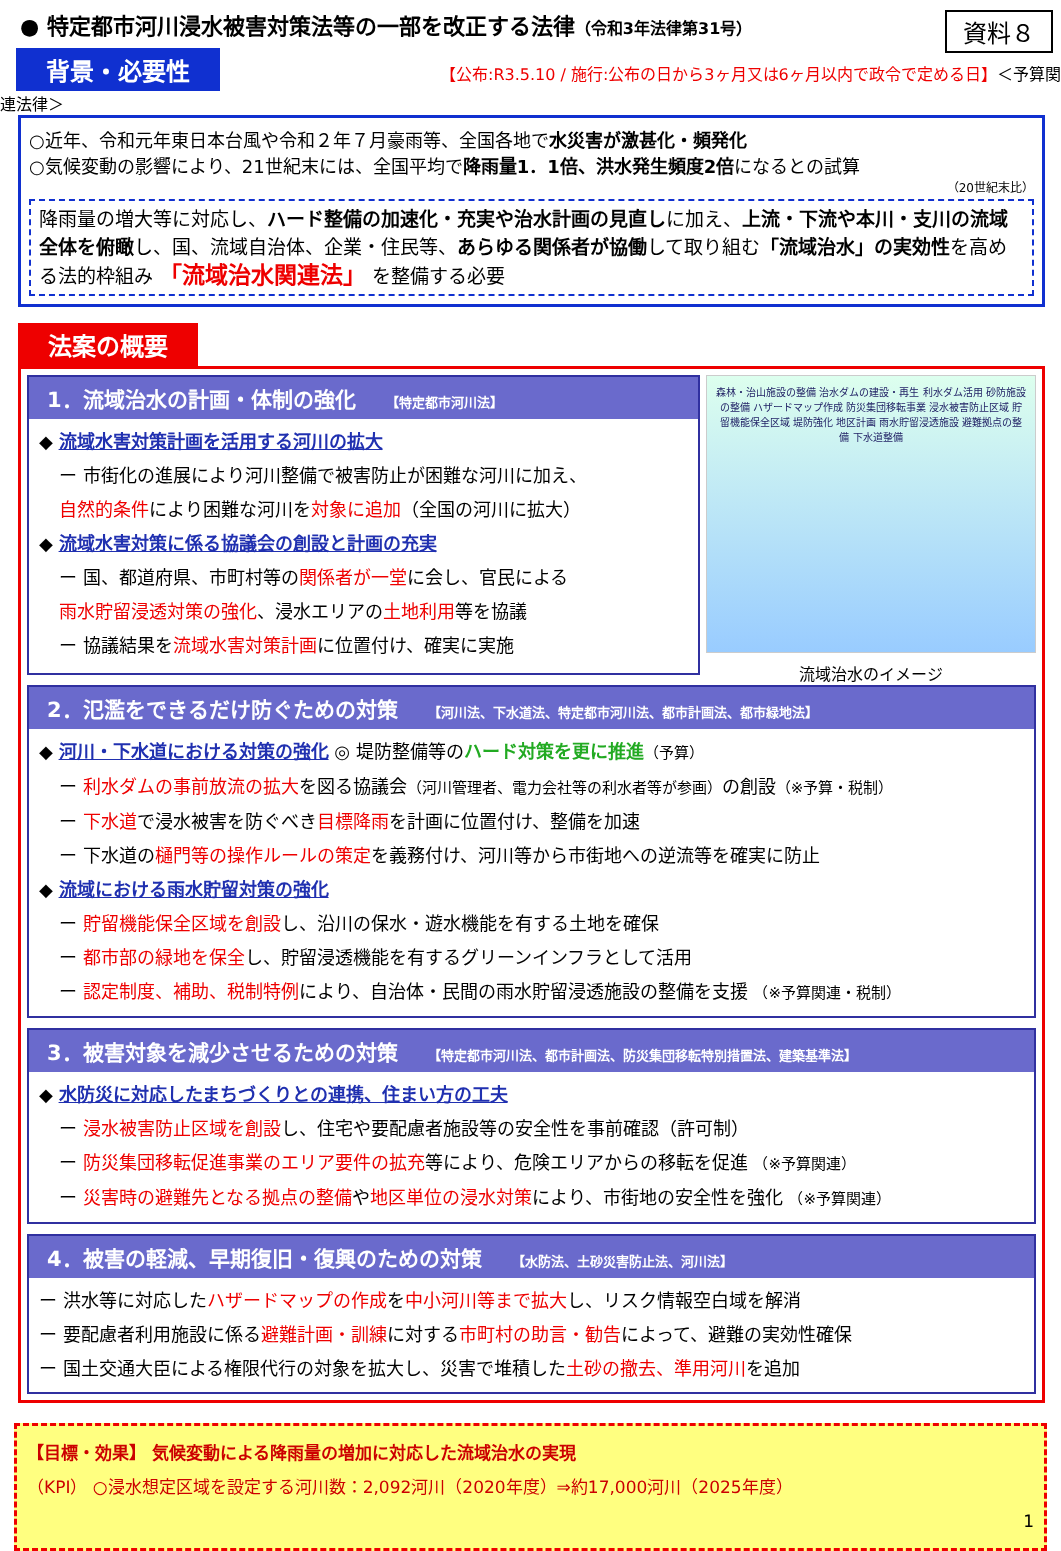● 特定都市河川浸水被害対策法等の一部を改正する法律（令和3年法律第31号） 資料８
背景・必要性 【公布:R3.5.10 / 施行:公布の日から3ヶ月又は6ヶ月以内で政令で定める日】＜予算関連法律＞
○近年、令和元年東日本台風や令和２年７月豪雨等、全国各地で水災害が激甚化・頻発化
○気候変動の影響により、21世紀末には、全国平均で降雨量1．1倍、洪水発生頻度2倍になるとの試算
（20世紀末比）
降雨量の増大等に対応し、ハード整備の加速化・充実や治水計画の見直しに加え、上流・下流や本川・支川の流域全体を俯瞰し、国、流域自治体、企業・住民等、あらゆる関係者が協働して取り組む「流域治水」の実効性を高める法的枠組み 「流域治水関連法」 を整備する必要
法案の概要
1．流域治水の計画・体制の強化 【特定都市河川法】
◆ 流域水害対策計画を活用する河川の拡大
ー 市街化の進展により河川整備で被害防止が困難な河川に加え、
自然的条件により困難な河川を対象に追加（全国の河川に拡大）
◆ 流域水害対策に係る協議会の創設と計画の充実
ー 国、都道府県、市町村等の関係者が一堂に会し、官民による
雨水貯留浸透対策の強化、浸水エリアの土地利用等を協議
ー 協議結果を流域水害対策計画に位置付け、確実に実施
森林・治山施設の整備 治水ダムの建設・再生 利水ダム活用 砂防施設の整備 ハザードマップ作成 防災集団移転事業 浸水被害防止区域 貯留機能保全区域 堤防強化 地区計画 雨水貯留浸透施設 避難拠点の整備 下水道整備
流域治水のイメージ
2．氾濫をできるだけ防ぐための対策 【河川法、下水道法、特定都市河川法、都市計画法、都市緑地法】
◆ 河川・下水道における対策の強化 ◎ 堤防整備等のハード対策を更に推進（予算）
ー 利水ダムの事前放流の拡大を図る協議会（河川管理者、電力会社等の利水者等が参画）の創設（※予算・税制）
ー 下水道で浸水被害を防ぐべき目標降雨を計画に位置付け、整備を加速
ー 下水道の樋門等の操作ルールの策定を義務付け、河川等から市街地への逆流等を確実に防止
◆ 流域における雨水貯留対策の強化
ー 貯留機能保全区域を創設し、沿川の保水・遊水機能を有する土地を確保
ー 都市部の緑地を保全し、貯留浸透機能を有するグリーンインフラとして活用
ー 認定制度、補助、税制特例により、自治体・民間の雨水貯留浸透施設の整備を支援 （※予算関連・税制）
3．被害対象を減少させるための対策 【特定都市河川法、都市計画法、防災集団移転特別措置法、建築基準法】
◆ 水防災に対応したまちづくりとの連携、住まい方の工夫
ー 浸水被害防止区域を創設し、住宅や要配慮者施設等の安全性を事前確認（許可制）
ー 防災集団移転促進事業のエリア要件の拡充等により、危険エリアからの移転を促進 （※予算関連）
ー 災害時の避難先となる拠点の整備や地区単位の浸水対策により、市街地の安全性を強化 （※予算関連）
4．被害の軽減、早期復旧・復興のための対策 【水防法、土砂災害防止法、河川法】
ー 洪水等に対応したハザードマップの作成を中小河川等まで拡大し、リスク情報空白域を解消
ー 要配慮者利用施設に係る避難計画・訓練に対する市町村の助言・勧告によって、避難の実効性確保
ー 国土交通大臣による権限代行の対象を拡大し、災害で堆積した土砂の撤去、準用河川を追加
【目標・効果】 気候変動による降雨量の増加に対応した流域治水の実現
（KPI） ○浸水想定区域を設定する河川数：2,092河川（2020年度）⇒約17,000河川（2025年度）
1